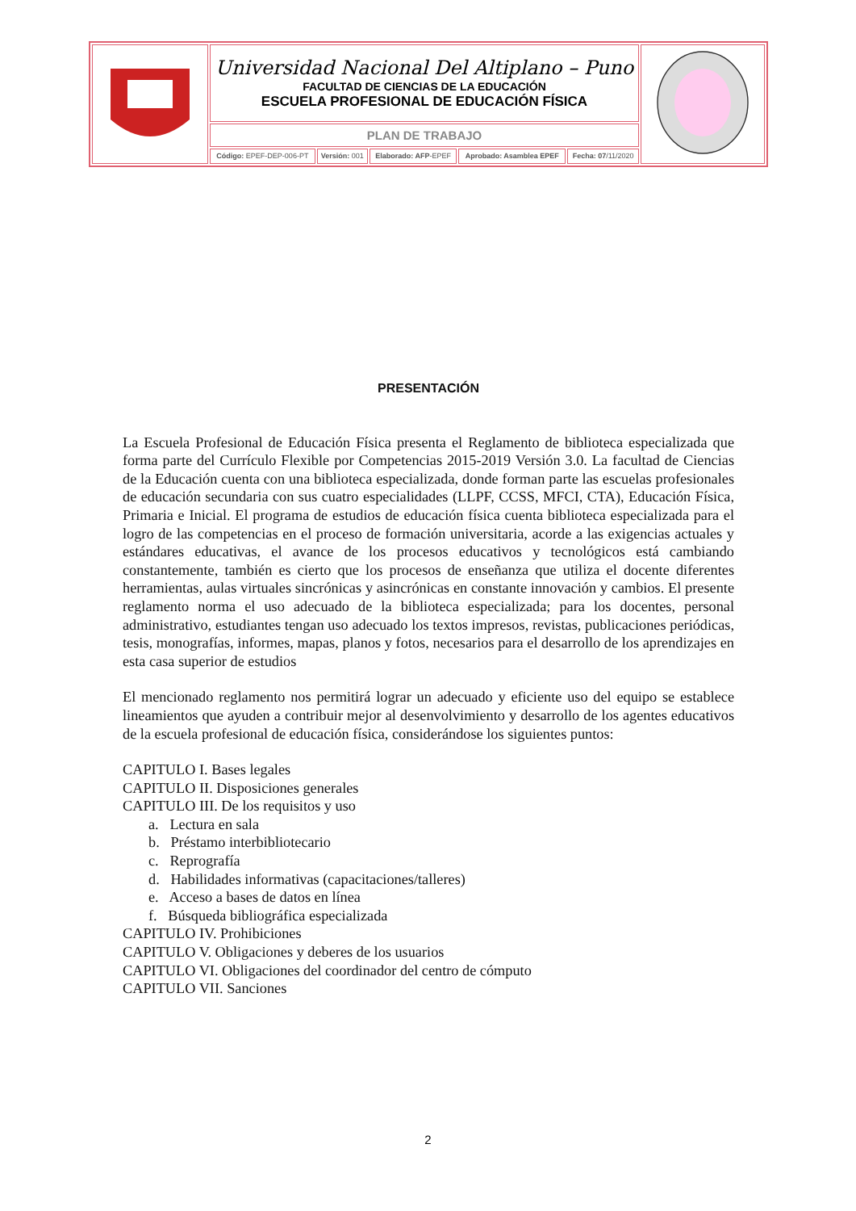| | Universidad Nacional Del Altiplano – Puno FACULTAD DE CIENCIAS DE LA EDUCACIÓN ESCUELA PROFESIONAL DE EDUCACIÓN FÍSICA | | | | | |
| | PLAN DE TRABAJO | | | | | |
| | Código: EPEF-DEP-006-PT | Versión: 001 | Elaborado: AFP -EPEF | Aprobado: Asamblea EPEF | Fecha: 07 /11/2020 | |
PRESENTACIÓN
La Escuela Profesional de Educación Física presenta el Reglamento de biblioteca especializada que forma parte del Currículo Flexible por Competencias 2015-2019 Versión 3.0. La facultad de Ciencias de la Educación cuenta con una biblioteca especializada, donde forman parte las escuelas profesionales de educación secundaria con sus cuatro especialidades (LLPF, CCSS, MFCI, CTA), Educación Física, Primaria e Inicial. El programa de estudios de educación física cuenta biblioteca especializada para el logro de las competencias en el proceso de formación universitaria, acorde a las exigencias actuales y estándares educativas, el avance de los procesos educativos y tecnológicos está cambiando constantemente, también es cierto que los procesos de enseñanza que utiliza el docente diferentes herramientas, aulas virtuales sincrónicas y asincrónicas en constante innovación y cambios. El presente reglamento norma el uso adecuado de la biblioteca especializada; para los docentes, personal administrativo, estudiantes tengan uso adecuado los textos impresos, revistas, publicaciones periódicas, tesis, monografías, informes, mapas, planos y fotos, necesarios para el desarrollo de los aprendizajes en esta casa superior de estudios
El mencionado reglamento nos permitirá lograr un adecuado y eficiente uso del equipo se establece lineamientos que ayuden a contribuir mejor al desenvolvimiento y desarrollo de los agentes educativos de la escuela profesional de educación física, considerándose los siguientes puntos:
CAPITULO I. Bases legales
CAPITULO II. Disposiciones generales
CAPITULO III. De los requisitos y uso
a. Lectura en sala
b. Préstamo interbibliotecario
c. Reprografía
d. Habilidades informativas (capacitaciones/talleres)
e. Acceso a bases de datos en línea
f. Búsqueda bibliográfica especializada
CAPITULO IV. Prohibiciones
CAPITULO V. Obligaciones y deberes de los usuarios
CAPITULO VI. Obligaciones del coordinador del centro de cómputo
CAPITULO VII. Sanciones
2